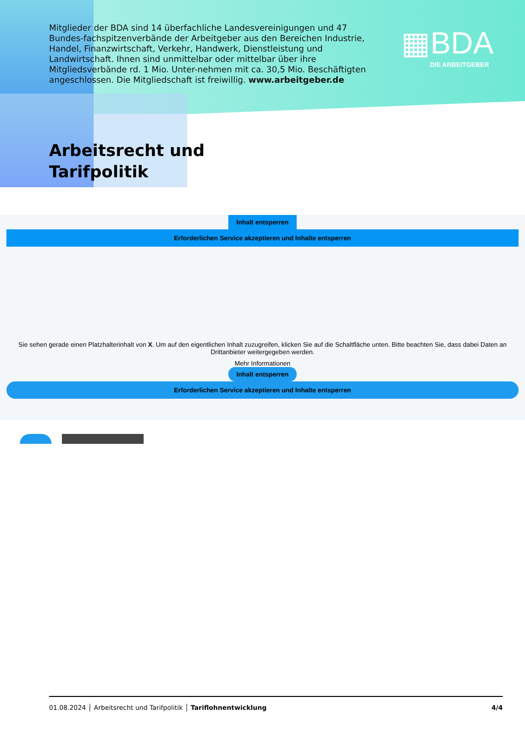Mitglieder der BDA sind 14 überfachliche Landesvereinigungen und 47 Bundes-fachspitzenverbände der Arbeitgeber aus den Bereichen Industrie, Handel, Finanzwirtschaft, Verkehr, Handwerk, Dienstleistung und Landwirtschaft. Ihnen sind unmittelbar oder mittelbar über ihre Mitgliedsverbände rd. 1 Mio. Unter-nehmen mit ca. 30,5 Mio. Beschäftigten angeschlossen. Die Mitgliedschaft ist freiwillig. www.arbeitgeber.de
▦BDA
DIE ARBEITGEBER
Arbeitsrecht und
Tarifpolitik
Inhalt entsperren
Erforderlichen Service akzeptieren und Inhalte entsperren
Sie sehen gerade einen Platzhalterinhalt von X. Um auf den eigentlichen Inhalt zuzugreifen, klicken Sie auf die Schaltfläche unten. Bitte beachten Sie, dass dabei Daten an Drittanbieter weitergegeben werden.
Mehr Informationen
Inhalt entsperren
Erforderlichen Service akzeptieren und Inhalte entsperren
01.08.2024 │ Arbeitsrecht und Tarifpolitik │ Tariflohnentwicklung 4/4